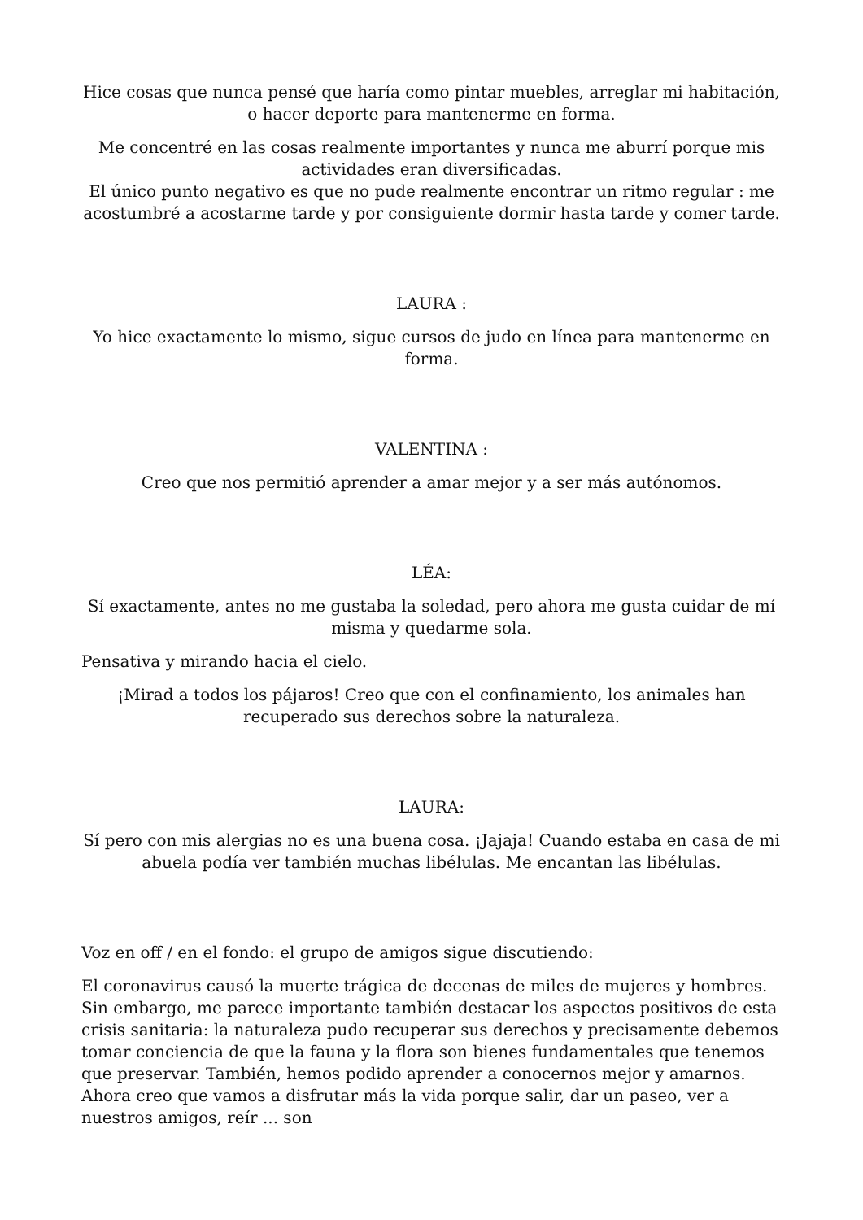Hice cosas que nunca pensé que haría como pintar muebles, arreglar mi habitación, o hacer deporte para mantenerme en forma.
Me concentré en las cosas realmente importantes y nunca me aburrí porque mis actividades eran diversificadas.
El único punto negativo es que no pude realmente encontrar un ritmo regular : me acostumbré a acostarme tarde y por consiguiente dormir hasta tarde y comer tarde.
LAURA :
Yo hice exactamente lo mismo, sigue cursos de judo en línea para mantenerme en forma.
VALENTINA :
Creo que nos permitió aprender a amar mejor y a ser más autónomos.
LÉA:
Sí exactamente, antes no me gustaba la soledad, pero ahora me gusta cuidar de mí misma y quedarme sola.
Pensativa y mirando hacia el cielo.
¡Mirad a todos los pájaros! Creo que con el confinamiento, los animales han recuperado sus derechos sobre la naturaleza.
LAURA:
Sí pero con mis alergias no es una buena cosa. ¡Jajaja! Cuando estaba en casa de mi abuela podía ver también muchas libélulas. Me encantan las libélulas.
Voz en off / en el fondo: el grupo de amigos sigue discutiendo:
El coronavirus causó la muerte trágica de decenas de miles de mujeres y hombres. Sin embargo, me parece importante también destacar los aspectos positivos de esta crisis sanitaria: la naturaleza pudo recuperar sus derechos y precisamente debemos tomar conciencia de que la fauna y la flora son bienes fundamentales que tenemos que preservar. También, hemos podido aprender a conocernos mejor y amarnos. Ahora creo que vamos a disfrutar más la vida porque salir, dar un paseo, ver a nuestros amigos, reír ... son